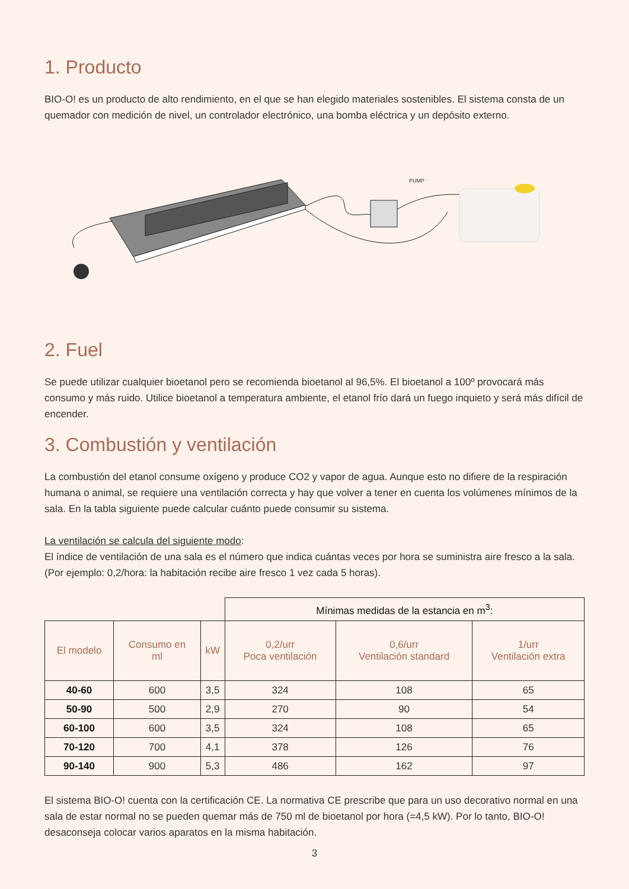1. Producto
BIO-O! es un producto de alto rendimiento, en el que se han elegido materiales sostenibles. El sistema consta de un quemador con medición de nivel, un controlador electrónico, una bomba eléctrica y un depósito externo.
PUMP
2. Fuel
Se puede utilizar cualquier bioetanol pero se recomienda bioetanol al 96,5%. El bioetanol a 100º provocará más consumo y más ruido. Utilice bioetanol a temperatura ambiente, el etanol frío dará un fuego inquieto y será más difícil de encender.
3. Combustión y ventilación
La combustión del etanol consume oxígeno y produce CO2 y vapor de agua. Aunque esto no difiere de la respiración humana o animal, se requiere una ventilación correcta y hay que volver a tener en cuenta los volúmenes mínimos de la sala. En la tabla siguiente puede calcular cuánto puede consumir su sistema.
La ventilación se calcula del siguiente modo:
El índice de ventilación de una sala es el número que indica cuántas veces por hora se suministra aire fresco a la sala. (Por ejemplo: 0,2/hora: la habitación recibe aire fresco 1 vez cada 5 horas).
| | | | Mínimas medidas de la estancia en m<sup>3</sup>: | | |
| --- | --- | --- | --- | --- | --- |
| El modelo | Consumo en ml | kW | 0,2/urr Poca ventilación | 0,6/urr Ventilación standard | 1/urr Ventilación extra |
| 40-60 | 600 | 3,5 | 324 | 108 | 65 |
| 50-90 | 500 | 2,9 | 270 | 90 | 54 |
| 60-100 | 600 | 3,5 | 324 | 108 | 65 |
| 70-120 | 700 | 4,1 | 378 | 126 | 76 |
| 90-140 | 900 | 5,3 | 486 | 162 | 97 |
El sistema BIO-O! cuenta con la certificación CE. La normativa CE prescribe que para un uso decorativo normal en una sala de estar normal no se pueden quemar más de 750 ml de bioetanol por hora (=4,5 kW). Por lo tanto, BIO-O! desaconseja colocar varios aparatos en la misma habitación.
3